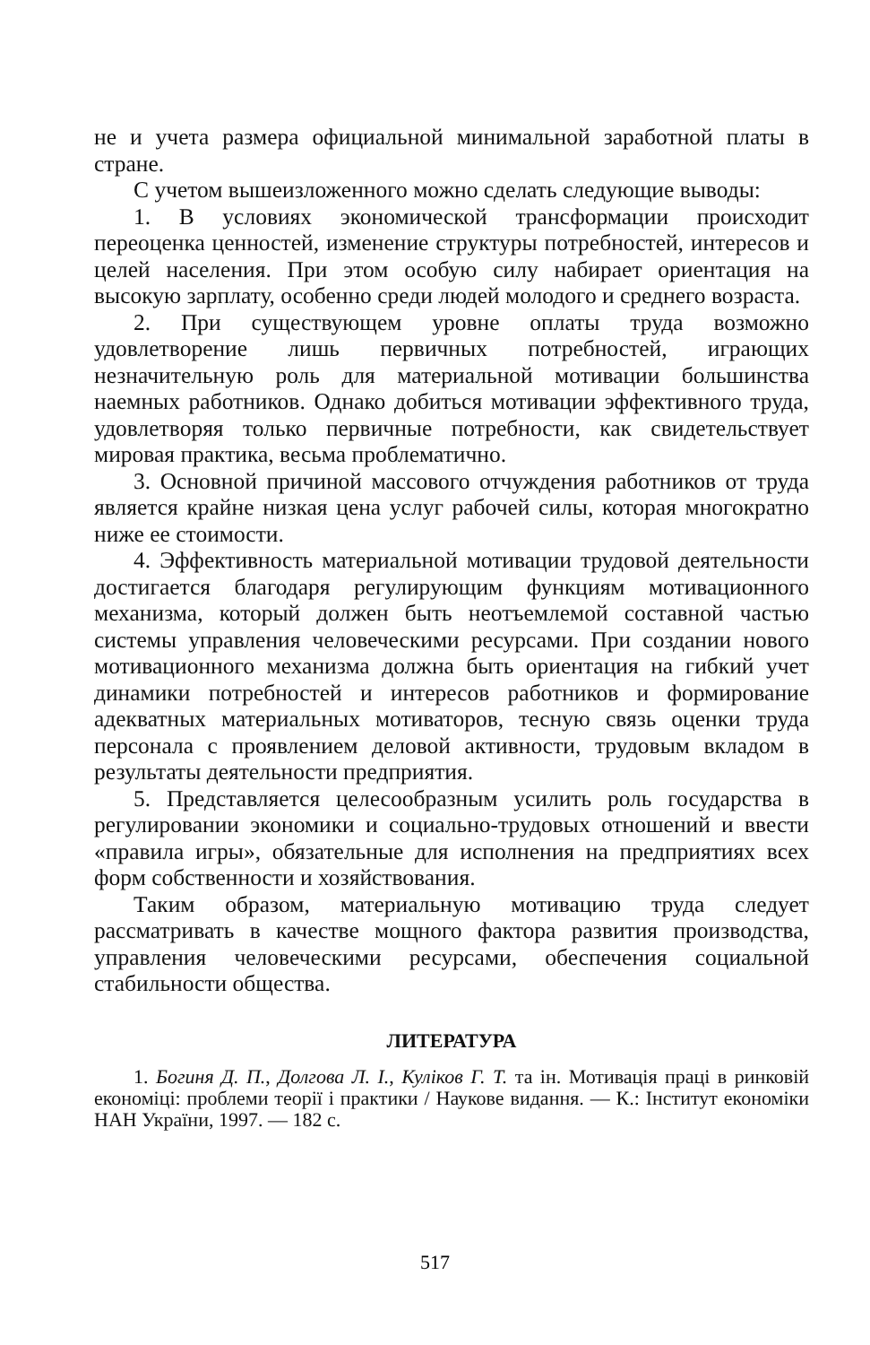не и учета размера официальной минимальной заработной платы в стране.
С учетом вышеизложенного можно сделать следующие выводы:
1. В условиях экономической трансформации происходит переоценка ценностей, изменение структуры потребностей, интересов и целей населения. При этом особую силу набирает ориентация на высокую зарплату, особенно среди людей молодого и среднего возраста.
2. При существующем уровне оплаты труда возможно удовлетворение лишь первичных потребностей, играющих незначительную роль для материальной мотивации большинства наемных работников. Однако добиться мотивации эффективного труда, удовлетворяя только первичные потребности, как свидетельствует мировая практика, весьма проблематично.
3. Основной причиной массового отчуждения работников от труда является крайне низкая цена услуг рабочей силы, которая многократно ниже ее стоимости.
4. Эффективность материальной мотивации трудовой деятельности достигается благодаря регулирующим функциям мотивационного механизма, который должен быть неотъемлемой составной частью системы управления человеческими ресурсами. При создании нового мотивационного механизма должна быть ориентация на гибкий учет динамики потребностей и интересов работников и формирование адекватных материальных мотиваторов, тесную связь оценки труда персонала с проявлением деловой активности, трудовым вкладом в результаты деятельности предприятия.
5. Представляется целесообразным усилить роль государства в регулировании экономики и социально-трудовых отношений и ввести «правила игры», обязательные для исполнения на предприятиях всех форм собственности и хозяйствования.
Таким образом, материальную мотивацию труда следует рассматривать в качестве мощного фактора развития производства, управления человеческими ресурсами, обеспечения социальной стабильности общества.
ЛИТЕРАТУРА
1. Богиня Д. П., Долгова Л. І., Куліков Г. Т. та ін. Мотивація праці в ринковій економіці: проблеми теорії і практики / Наукове видання. — К.: Інститут економіки НАН України, 1997. — 182 с.
517